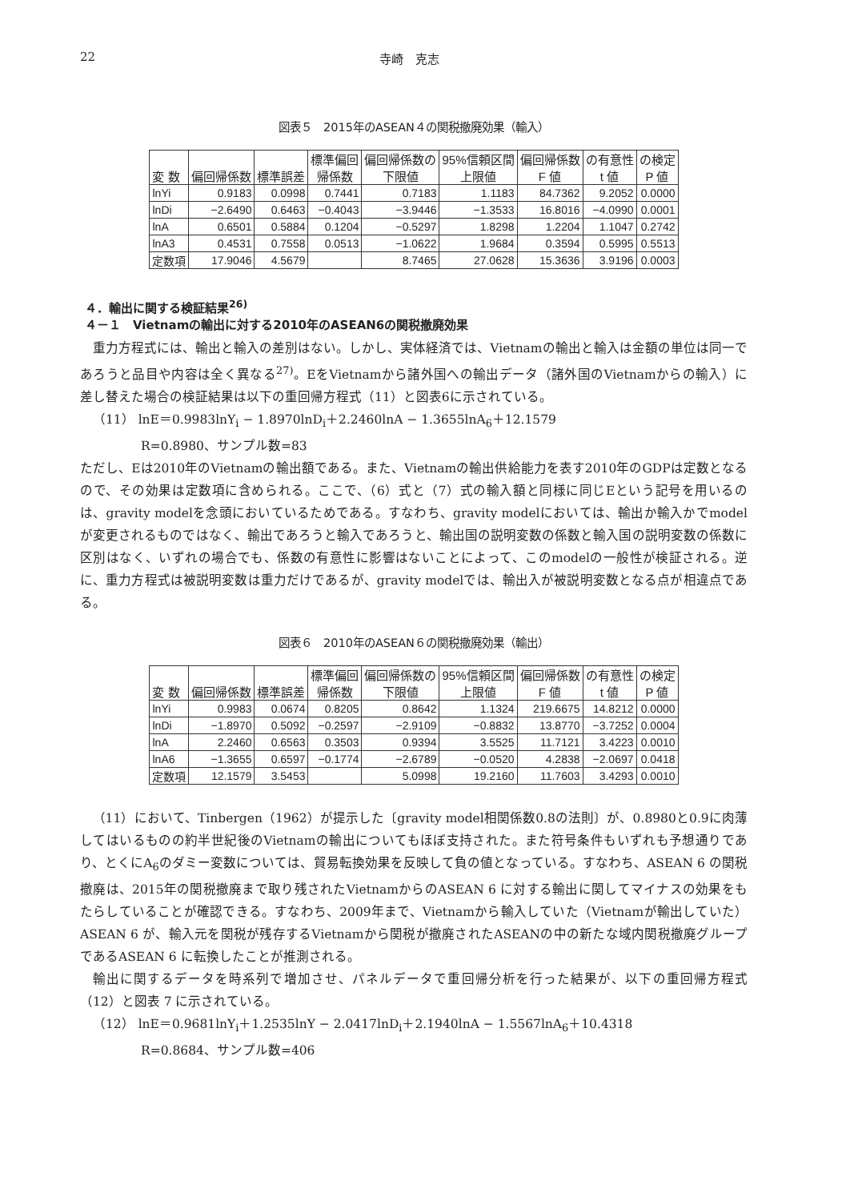22 寺崎　克志
図表５　2015年のASEAN４の関税撤廃効果（輸入）
| 変 数 | 偏回帰係数 | 標準誤差 | 標準偏回 帰係数 | 偏回帰係数の 下限値 | 95%信頼区間 上限値 | 偏回帰係数 F 値 | の有意性 t 値 | の検定 P 値 |
| --- | --- | --- | --- | --- | --- | --- | --- | --- |
| lnYi | 0.9183 | 0.0998 | 0.7441 | 0.7183 | 1.1183 | 84.7362 | 9.2052 | 0.0000 |
| lnDi | −2.6490 | 0.6463 | −0.4043 | −3.9446 | −1.3533 | 16.8016 | −4.0990 | 0.0001 |
| lnA | 0.6501 | 0.5884 | 0.1204 | −0.5297 | 1.8298 | 1.2204 | 1.1047 | 0.2742 |
| lnA3 | 0.4531 | 0.7558 | 0.0513 | −1.0622 | 1.9684 | 0.3594 | 0.5995 | 0.5513 |
| 定数項 | 17.9046 | 4.5679 | | 8.7465 | 27.0628 | 15.3636 | 3.9196 | 0.0003 |
４．輸出に関する検証結果<sup>26)</sup>
４－１　Vietnamの輸出に対する2010年のASEAN6の関税撤廃効果
重力方程式には、輸出と輸入の差別はない。しかし、実体経済では、Vietnamの輸出と輸入は金額の単位は同一であろうと品目や内容は全く異なる<sup>27)</sup>。EをVietnamから諸外国への輸出データ（諸外国のVietnamからの輸入）に差し替えた場合の検証結果は以下の重回帰方程式（11）と図表6に示されている。
（11） lnE＝0.9983lnY<sub>i</sub> − 1.8970lnD<sub>i</sub>＋2.2460lnA − 1.3655lnA<sub>6</sub>＋12.1579
R=0.8980、サンプル数=83
ただし、Eは2010年のVietnamの輸出額である。また、Vietnamの輸出供給能力を表す2010年のGDPは定数となるので、その効果は定数項に含められる。ここで、（6）式と（7）式の輸入額と同様に同じEという記号を用いるのは、gravity modelを念頭においているためである。すなわち、gravity modelにおいては、輸出か輸入かでmodelが変更されるものではなく、輸出であろうと輸入であろうと、輸出国の説明変数の係数と輸入国の説明変数の係数に区別はなく、いずれの場合でも、係数の有意性に影響はないことによって、このmodelの一般性が検証される。逆に、重力方程式は被説明変数は重力だけであるが、gravity modelでは、輸出入が被説明変数となる点が相違点である。
図表６　2010年のASEAN６の関税撤廃効果（輸出）
| 変 数 | 偏回帰係数 | 標準誤差 | 標準偏回 帰係数 | 偏回帰係数の 下限値 | 95%信頼区間 上限値 | 偏回帰係数 F 値 | の有意性 t 値 | の検定 P 値 |
| --- | --- | --- | --- | --- | --- | --- | --- | --- |
| lnYi | 0.9983 | 0.0674 | 0.8205 | 0.8642 | 1.1324 | 219.6675 | 14.8212 | 0.0000 |
| lnDi | −1.8970 | 0.5092 | −0.2597 | −2.9109 | −0.8832 | 13.8770 | −3.7252 | 0.0004 |
| lnA | 2.2460 | 0.6563 | 0.3503 | 0.9394 | 3.5525 | 11.7121 | 3.4223 | 0.0010 |
| lnA6 | −1.3655 | 0.6597 | −0.1774 | −2.6789 | −0.0520 | 4.2838 | −2.0697 | 0.0418 |
| 定数項 | 12.1579 | 3.5453 | | 5.0998 | 19.2160 | 11.7603 | 3.4293 | 0.0010 |
（11）において、Tinbergen（1962）が提示した〔gravity model相関係数0.8の法則〕が、0.8980と0.9に肉薄してはいるものの約半世紀後のVietnamの輸出についてもほぼ支持された。また符号条件もいずれも予想通りであり、とくにA<sub>6</sub>のダミー変数については、貿易転換効果を反映して負の値となっている。すなわち、ASEAN 6 の関税撤廃は、2015年の関税撤廃まで取り残されたVietnamからのASEAN 6 に対する輸出に関してマイナスの効果をもたらしていることが確認できる。すなわち、2009年まで、Vietnamから輸入していた（Vietnamが輸出していた）ASEAN 6 が、輸入元を関税が残存するVietnamから関税が撤廃されたASEANの中の新たな域内関税撤廃グループであるASEAN 6 に転換したことが推測される。
輸出に関するデータを時系列で増加させ、パネルデータで重回帰分析を行った結果が、以下の重回帰方程式（12）と図表 7 に示されている。
（12） lnE＝0.9681lnY<sub>i</sub>＋1.2535lnY − 2.0417lnD<sub>i</sub>＋2.1940lnA − 1.5567lnA<sub>6</sub>＋10.4318
R=0.8684、サンプル数=406